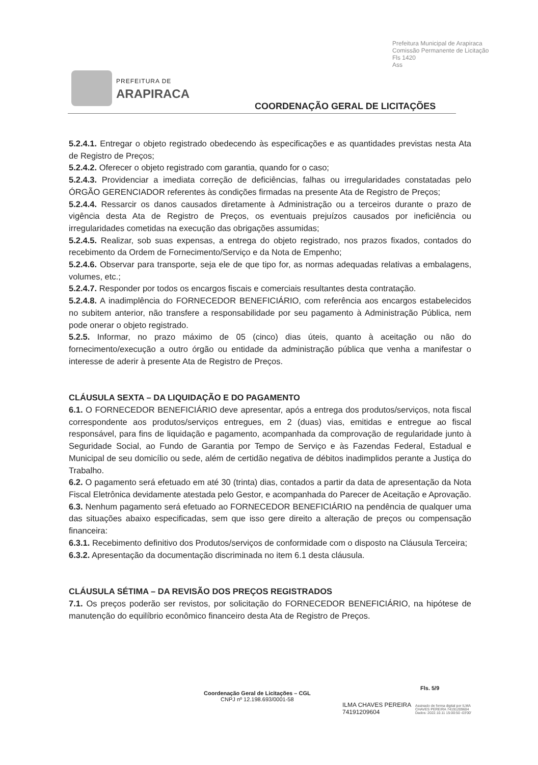Prefeitura Municipal de Arapiraca
Comissão Permanente de Licitação
Fls 1420
Ass
PREFEITURA DE
ARAPIRACA
COORDENAÇÃO GERAL DE LICITAÇÕES
5.2.4.1. Entregar o objeto registrado obedecendo às especificações e as quantidades previstas nesta Ata de Registro de Preços;
5.2.4.2. Oferecer o objeto registrado com garantia, quando for o caso;
5.2.4.3. Providenciar a imediata correção de deficiências, falhas ou irregularidades constatadas pelo ÓRGÃO GERENCIADOR referentes às condições firmadas na presente Ata de Registro de Preços;
5.2.4.4. Ressarcir os danos causados diretamente à Administração ou a terceiros durante o prazo de vigência desta Ata de Registro de Preços, os eventuais prejuízos causados por ineficiência ou irregularidades cometidas na execução das obrigações assumidas;
5.2.4.5. Realizar, sob suas expensas, a entrega do objeto registrado, nos prazos fixados, contados do recebimento da Ordem de Fornecimento/Serviço e da Nota de Empenho;
5.2.4.6. Observar para transporte, seja ele de que tipo for, as normas adequadas relativas a embalagens, volumes, etc.;
5.2.4.7. Responder por todos os encargos fiscais e comerciais resultantes desta contratação.
5.2.4.8. A inadimplência do FORNECEDOR BENEFICIÁRIO, com referência aos encargos estabelecidos no subitem anterior, não transfere a responsabilidade por seu pagamento à Administração Pública, nem pode onerar o objeto registrado.
5.2.5. Informar, no prazo máximo de 05 (cinco) dias úteis, quanto à aceitação ou não do fornecimento/execução a outro órgão ou entidade da administração pública que venha a manifestar o interesse de aderir à presente Ata de Registro de Preços.
CLÁUSULA SEXTA – DA LIQUIDAÇÃO E DO PAGAMENTO
6.1. O FORNECEDOR BENEFICIÁRIO deve apresentar, após a entrega dos produtos/serviços, nota fiscal correspondente aos produtos/serviços entregues, em 2 (duas) vias, emitidas e entregue ao fiscal responsável, para fins de liquidação e pagamento, acompanhada da comprovação de regularidade junto à Seguridade Social, ao Fundo de Garantia por Tempo de Serviço e às Fazendas Federal, Estadual e Municipal de seu domicílio ou sede, além de certidão negativa de débitos inadimplidos perante a Justiça do Trabalho.
6.2. O pagamento será efetuado em até 30 (trinta) dias, contados a partir da data de apresentação da Nota Fiscal Eletrônica devidamente atestada pelo Gestor, e acompanhada do Parecer de Aceitação e Aprovação.
6.3. Nenhum pagamento será efetuado ao FORNECEDOR BENEFICIÁRIO na pendência de qualquer uma das situações abaixo especificadas, sem que isso gere direito a alteração de preços ou compensação financeira:
6.3.1. Recebimento definitivo dos Produtos/serviços de conformidade com o disposto na Cláusula Terceira;
6.3.2. Apresentação da documentação discriminada no item 6.1 desta cláusula.
CLÁUSULA SÉTIMA – DA REVISÃO DOS PREÇOS REGISTRADOS
7.1. Os preços poderão ser revistos, por solicitação do FORNECEDOR BENEFICIÁRIO, na hipótese de manutenção do equilíbrio econômico financeiro desta Ata de Registro de Preços.
Coordenação Geral de Licitações – CGL
CNPJ nº 12.198.693/0001-58
Fls. 5/9
ILMA CHAVES PEREIRA
74191209604
Assinado de forma digital por ILMA
CHAVES PEREIRA 74191209604
Dados: 2022.10.11 15:00:50 -03'00'